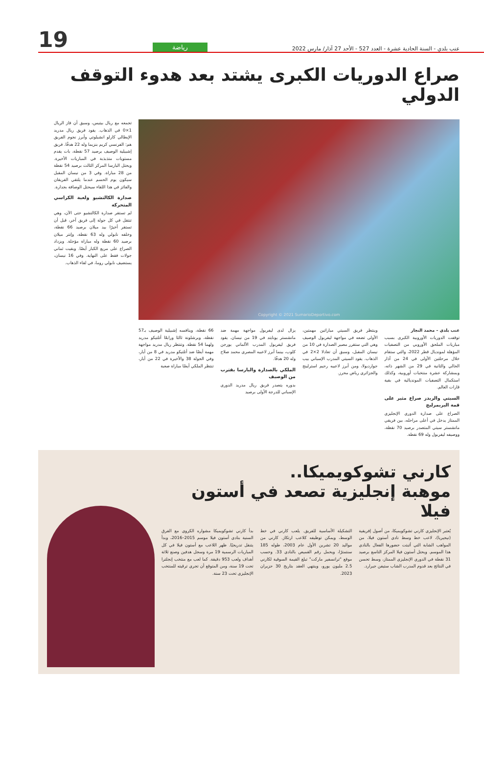عنب بلدي - السنة الحادية عشرة - العدد 527 - الأحد 27 آذار/ مارس 2022 رياضة 19
صراع الدوريات الكبرى يشتد بعد هدوء التوقف الدولي
Copyright © 2021 SumarioDeportivo.com
عنب بلدي – محمد النجار
توقفت الدوريات الأوروبية الكبرى بسبب مباريات الملحق الأوروبي من التصفيات المؤهلة لمونديال قطر 2022، والتي ستقام خلال مرحلتين الأولى في 24 من آذار الحالي والثانية في 29 من الشهر ذاته، وبمشاركة عشرة منتخبات أوروبية، وكذلك استكمال التصفيات المونديالية في بقية قارات العالم.
السيتي والريدز صراع مثير على قمة البريمرليج
الصراع على صدارة الدوري الإنجليزي الممتاز يدخل في أعلى مراحله، بين فريقي مانشستر سيتي المتصدر برصيد 70 نقطة، ووصيفه ليفربول وله 69 نقطة.
وينتظر فريق السيتي مباراتين مهمتين، الأولى تضعه في مواجهة ليفربول الوصيف وهي التي ستقرر مصير الصدارة في 10 من نيسان المقبل، وسبق أن تعادلا 2×2 في الذهاب. يقود السيتي المدرب الإسباني بيب جوارديولا، ومن أبرز لاعبيه رحيم استرلينج والجزائري رياض محرز.
يزال لدى ليفربول مواجهة مهمة ضد مانشستر يونايتد في 19 من نيسان. يقود فريق ليفربول المدرب الألماني يورجن كلوب، بينما أبرز لاعبيه المصري محمد صلاح وله 20 هدفًا.
الملكي بالصدارة والبارسا يقترب من الوصيف
بدوره يتصدر فريق ريال مدريد الدوري الإسباني للدرجة الأولى برصيد
66 نقطة، وينافسه إشبيلية الوصيف بـ57 نقطة، وبرشلونة ثالثا ورابعًا أتلتيكو مدريد ولهما 54 نقطة. وتنتظر ريال مدريد مواجهة مهمة أيضًا ضد أتلتيكو مدريد في 8 من أيار، وفي الجولة 38 والأخيرة في 22 من أيار، تنتظر الملكي أيضًا مباراة صعبة
تجمعه مع ريال بيتيس، وسبق أن فاز الريال 1×0 في الذهاب. يقود فريق ريال مدريد الإيطالي كارلو انشيلوتي وأبرز نجوم الفريق هم: الفرنسي كريم بنزيما وله 22 هدفًا. فريق إشبيلية الوصيف برصيد 57 نقطة، بات يقدم مستويات متذبذبة في المباريات الأخيرة. ويحتل البارسا المركز الثالث برصيد 54 نقطة من 28 مباراة. وفي 3 من نيسان المقبل سيكون يوم الحسم عندما يلتقي الفريقان والفائز في هذا اللقاء سيحتل الوصافة بجدارة.
صدارة الكالتشيو ولعبة الكراسي المتحركة
لم تستقر صدارة الكالتشيو حتى الآن، وهي تنتقل في كل جولة إلى فريق آخر، قبل أن تستقر أخيرًا بيد ميلان برصيد 66 نقطة، وخلفه نابولي وله 63 نقطة، وإنتر ميلان برصيد 60 نقطة وله مباراة مؤجلة. ويزداد الصراع على مربع الكبار أيضًا. وبقيت ثماني جولات فقط على النهاية. وفي 16 نيسان، يستضيف نابولي روما، في لقاء الذهاب.
كارني تشوكويميكا..
موهبة إنجليزية تصعد في أستون فيلا
يُعتبر الإنجليزي كارني تشوكويميكا، من أصول إفريقية (نيجيريا)، لاعب خط وسط نادي أستون فيلا، من المواهب الشابة التي أثبتت حضورها الفعال بالنادي هذا الموسم. ويحتل أستون فيلا المركز التاسع برصيد 31 نقطة في الدوري الإنجليزي الممتاز، وسط تحسن في النتائج بعد قدوم المدرب الشاب ستيفن جيرارد.
التشكيلة الأساسية للفريق. يلعب كارني في خط الوسط، ويمكن توظيفه كلاعب ارتكاز. كارني من مواليد 20 تشرين الأول عام 2003، طوله 185 سنتمترًا، ويحمل رقم القميص بالنادي 33. وحسب موقع "ترانسفير ماركت" تبلغ القيمة السوقية لكارني 2.5 مليون يورو، وينتهي العقد بتاريخ 30 حزيران 2023.
بدأ كارني تشوكويميكا مشواره الكروي مع الفرق السنية بنادي أستون فيلا موسم 2015–2016، وبدأ يتنقل تدريجيًا. ظهر اللاعب مع أستون فيلا في كل المباريات الرسمية 19 مرة وسجل هدفين وصنع ثلاثة أهداف ولعب 953 دقيقة. كما لعب مع منتخب إنجلترا تحت 19 سنة، ومن المتوقع أن تجري ترقيته للمنتخب الإنجليزي تحت 23 سنة.